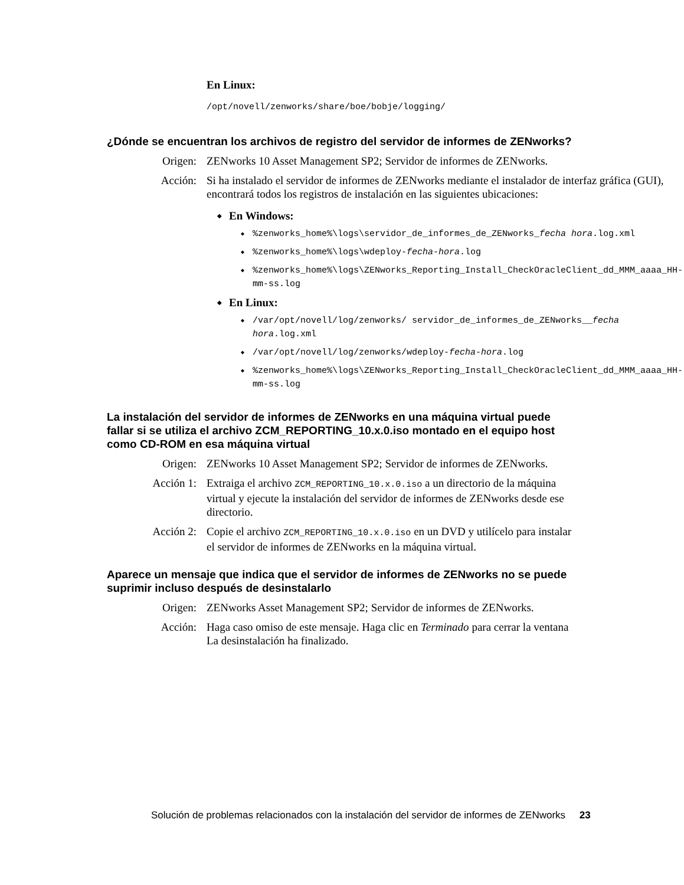En Linux:
/opt/novell/zenworks/share/boe/bobje/logging/
¿Dónde se encuentran los archivos de registro del servidor de informes de ZENworks?
Origen: ZENworks 10 Asset Management SP2; Servidor de informes de ZENworks.
Acción: Si ha instalado el servidor de informes de ZENworks mediante el instalador de interfaz gráfica (GUI), encontrará todos los registros de instalación en las siguientes ubicaciones:
En Windows:
%zenworks_home%\logs\servidor_de_informes_de_ZENworks_fecha hora.log.xml
%zenworks_home%\logs\wdeploy-fecha-hora.log
%zenworks_home%\logs\ZENworks_Reporting_Install_CheckOracleClient_dd_MMM_aaaa_HH-mm-ss.log
En Linux:
/var/opt/novell/log/zenworks/ servidor_de_informes_de_ZENworks__fecha hora.log.xml
/var/opt/novell/log/zenworks/wdeploy-fecha-hora.log
%zenworks_home%\logs\ZENworks_Reporting_Install_CheckOracleClient_dd_MMM_aaaa_HH-mm-ss.log
La instalación del servidor de informes de ZENworks en una máquina virtual puede fallar si se utiliza el archivo ZCM_REPORTING_10.x.0.iso montado en el equipo host como CD-ROM en esa máquina virtual
Origen: ZENworks 10 Asset Management SP2; Servidor de informes de ZENworks.
Acción 1: Extraiga el archivo ZCM_REPORTING_10.x.0.iso a un directorio de la máquina virtual y ejecute la instalación del servidor de informes de ZENworks desde ese directorio.
Acción 2: Copie el archivo ZCM_REPORTING_10.x.0.iso en un DVD y utilícelo para instalar el servidor de informes de ZENworks en la máquina virtual.
Aparece un mensaje que indica que el servidor de informes de ZENworks no se puede suprimir incluso después de desinstalarlo
Origen: ZENworks Asset Management SP2; Servidor de informes de ZENworks.
Acción: Haga caso omiso de este mensaje. Haga clic en Terminado para cerrar la ventana La desinstalación ha finalizado.
Solución de problemas relacionados con la instalación del servidor de informes de ZENworks 23